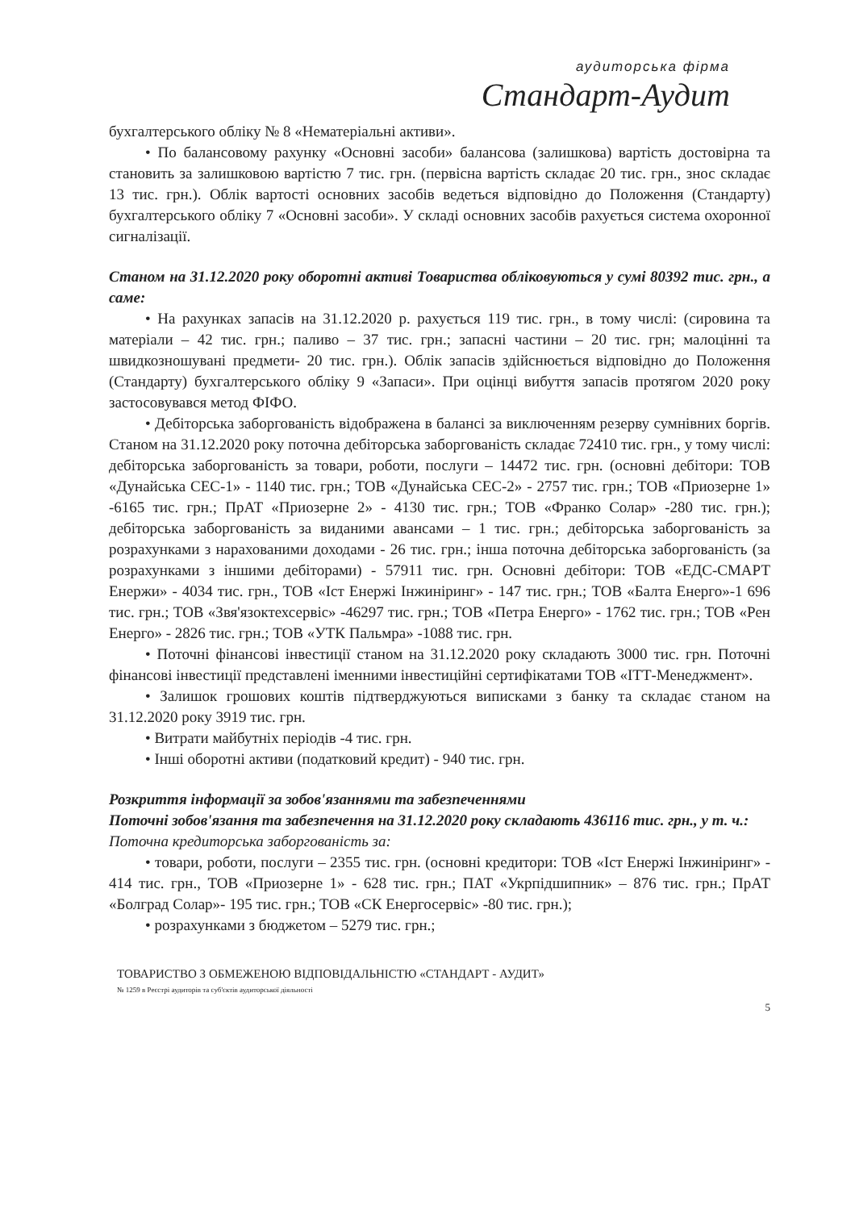аудиторська фірма
Стандарт-Аудит
бухгалтерського обліку № 8 «Нематеріальні активи».
• По балансовому рахунку «Основні засоби» балансова (залишкова) вартість достовірна та становить за залишковою вартістю 7 тис. грн. (первісна вартість складає 20 тис. грн., знос складає 13 тис. грн.). Облік вартості основних засобів ведеться відповідно до Положення (Стандарту) бухгалтерського обліку 7 «Основні засоби». У складі основних засобів рахується система охоронної сигналізації.
Станом на 31.12.2020 року оборотні активі Товариства обліковуються у сумі 80392 тис. грн., а саме:
• На рахунках запасів на 31.12.2020 р. рахується 119 тис. грн., в тому числі: (сировина та матеріали – 42 тис. грн.; паливо – 37 тис. грн.; запасні частини – 20 тис. грн; малоцінні та швидкозношувані предмети- 20 тис. грн.). Облік запасів здійснюється відповідно до Положення (Стандарту) бухгалтерського обліку 9 «Запаси». При оцінці вибуття запасів протягом 2020 року застосовувався метод ФІФО.
• Дебіторська заборгованість відображена в балансі за виключенням резерву сумнівних боргів. Станом на 31.12.2020 року поточна дебіторська заборгованість складає 72410 тис. грн., у тому числі: дебіторська заборгованість за товари, роботи, послуги – 14472 тис. грн. (основні дебітори: ТОВ «Дунайська СЕС-1» - 1140 тис. грн.; ТОВ «Дунайська СЕС-2» - 2757 тис. грн.; ТОВ «Приозерне 1» -6165 тис. грн.; ПрАТ «Приозерне 2» - 4130 тис. грн.; ТОВ «Франко Солар» -280 тис. грн.); дебіторська заборгованість за виданими авансами – 1 тис. грн.; дебіторська заборгованість за розрахунками з нарахованими доходами - 26 тис. грн.; інша поточна дебіторська заборгованість (за розрахунками з іншими дебіторами) - 57911 тис. грн. Основні дебітори: ТОВ «ЕДС-СМАРТ Енержи» - 4034 тис. грн., ТОВ «Іст Енержі Інжиніринг» - 147 тис. грн.; ТОВ «Балта Енерго»-1 696 тис. грн.; ТОВ «Звя'язоктехсервіс» -46297 тис. грн.; ТОВ «Петра Енерго» - 1762 тис. грн.; ТОВ «Рен Енерго» - 2826 тис. грн.; ТОВ «УТК Пальмра» -1088 тис. грн.
• Поточні фінансові інвестиції станом на 31.12.2020 року складають 3000 тис. грн. Поточні фінансові інвестиції представлені іменними інвестиційні сертифікатами ТОВ «ІТТ-Менеджмент».
• Залишок грошових коштів підтверджуються виписками з банку та складає станом на 31.12.2020 року 3919 тис. грн.
• Витрати майбутніх періодів -4 тис. грн.
• Інші оборотні активи (податковий кредит) - 940 тис. грн.
Розкриття інформації за зобов'язаннями та забезпеченнями
Поточні зобов'язання та забезпечення на 31.12.2020 року складають 436116 тис. грн., у т. ч.:
Поточна кредиторська заборгованість за:
• товари, роботи, послуги – 2355 тис. грн. (основні кредитори: ТОВ «Іст Енержі Інжиніринг» - 414 тис. грн., ТОВ «Приозерне 1» - 628 тис. грн.; ПАТ «Укрпідшипник» – 876 тис. грн.; ПрАТ «Болград Солар»- 195 тис. грн.; ТОВ «СК Енергосервіс» -80 тис. грн.);
• розрахунками з бюджетом – 5279 тис. грн.;
ТОВАРИСТВО З ОБМЕЖЕНОЮ ВІДПОВІДАЛЬНІСТЮ «СТАНДАРТ - АУДИТ»
№ 1259 в Реєстрі аудиторів та суб'єктів аудиторської діяльності
5